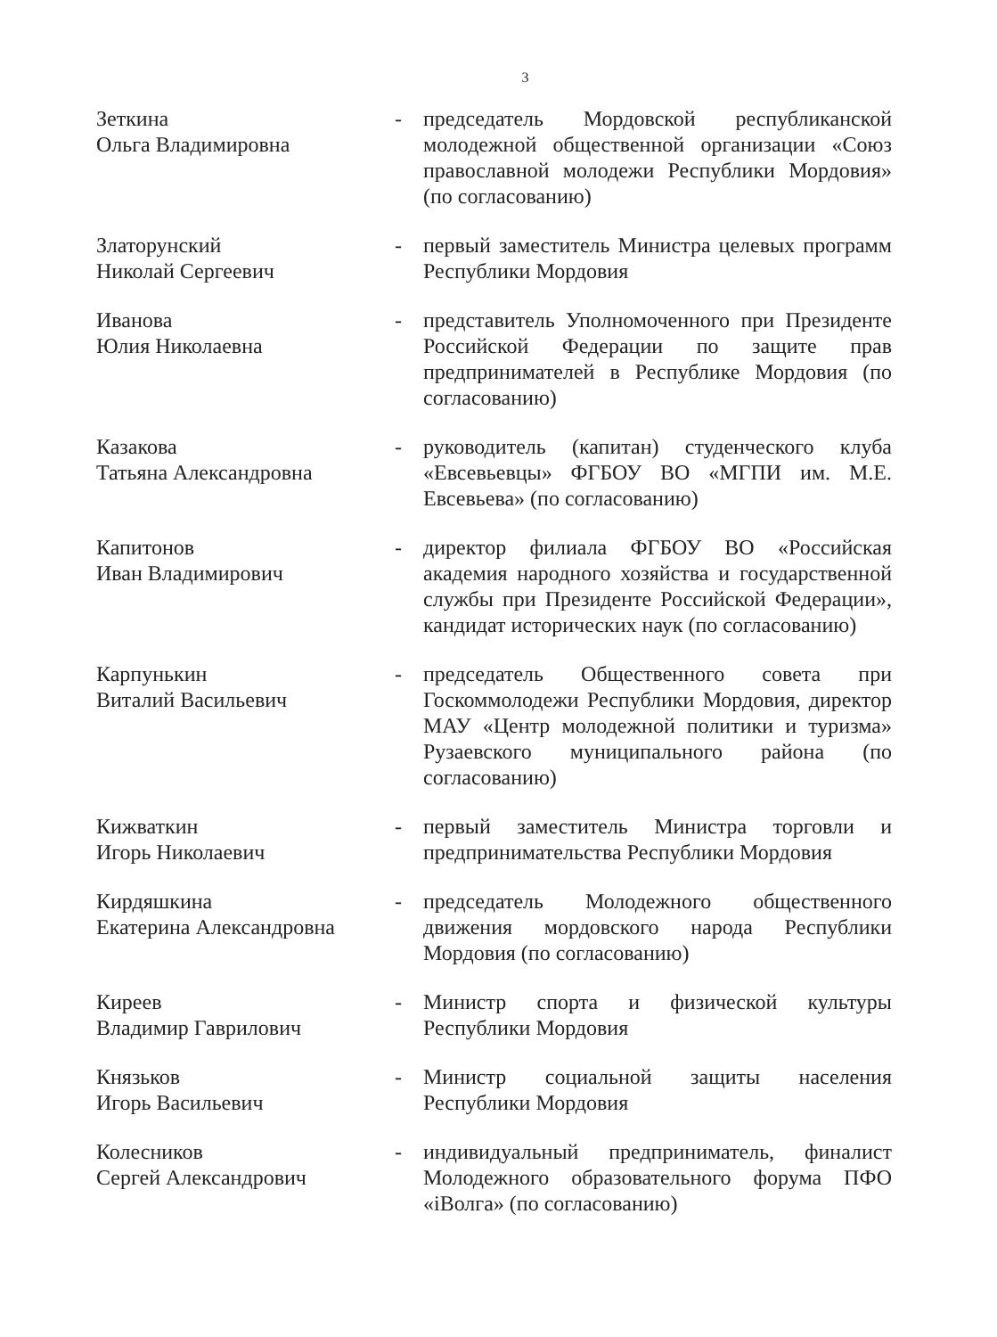3
Зеткина
Ольга Владимировна
- председатель Мордовской республиканской молодежной общественной организации «Союз православной молодежи Республики Мордовия» (по согласованию)
Златорунский
Николай Сергеевич
- первый заместитель Министра целевых программ Республики Мордовия
Иванова
Юлия Николаевна
- представитель Уполномоченного при Президенте Российской Федерации по защите прав предпринимателей в Республике Мордовия (по согласованию)
Казакова
Татьяна Александровна
- руководитель (капитан) студенческого клуба «Евсевьевцы» ФГБОУ ВО «МГПИ им. М.Е. Евсевьева» (по согласованию)
Капитонов
Иван Владимирович
- директор филиала ФГБОУ ВО «Российская академия народного хозяйства и государственной службы при Президенте Российской Федерации», кандидат исторических наук (по согласованию)
Карпунькин
Виталий Васильевич
- председатель Общественного совета при Госкоммолодежи Республики Мордовия, директор МАУ «Центр молодежной политики и туризма» Рузаевского муниципального района (по согласованию)
Кижваткин
Игорь Николаевич
- первый заместитель Министра торговли и предпринимательства Республики Мордовия
Кирдяшкина
Екатерина Александровна
- председатель Молодежного общественного движения мордовского народа Республики Мордовия (по согласованию)
Киреев
Владимир Гаврилович
- Министр спорта и физической культуры Республики Мордовия
Князьков
Игорь Васильевич
- Министр социальной защиты населения Республики Мордовия
Колесников
Сергей Александрович
- индивидуальный предприниматель, финалист Молодежного образовательного форума ПФО «iВолга» (по согласованию)